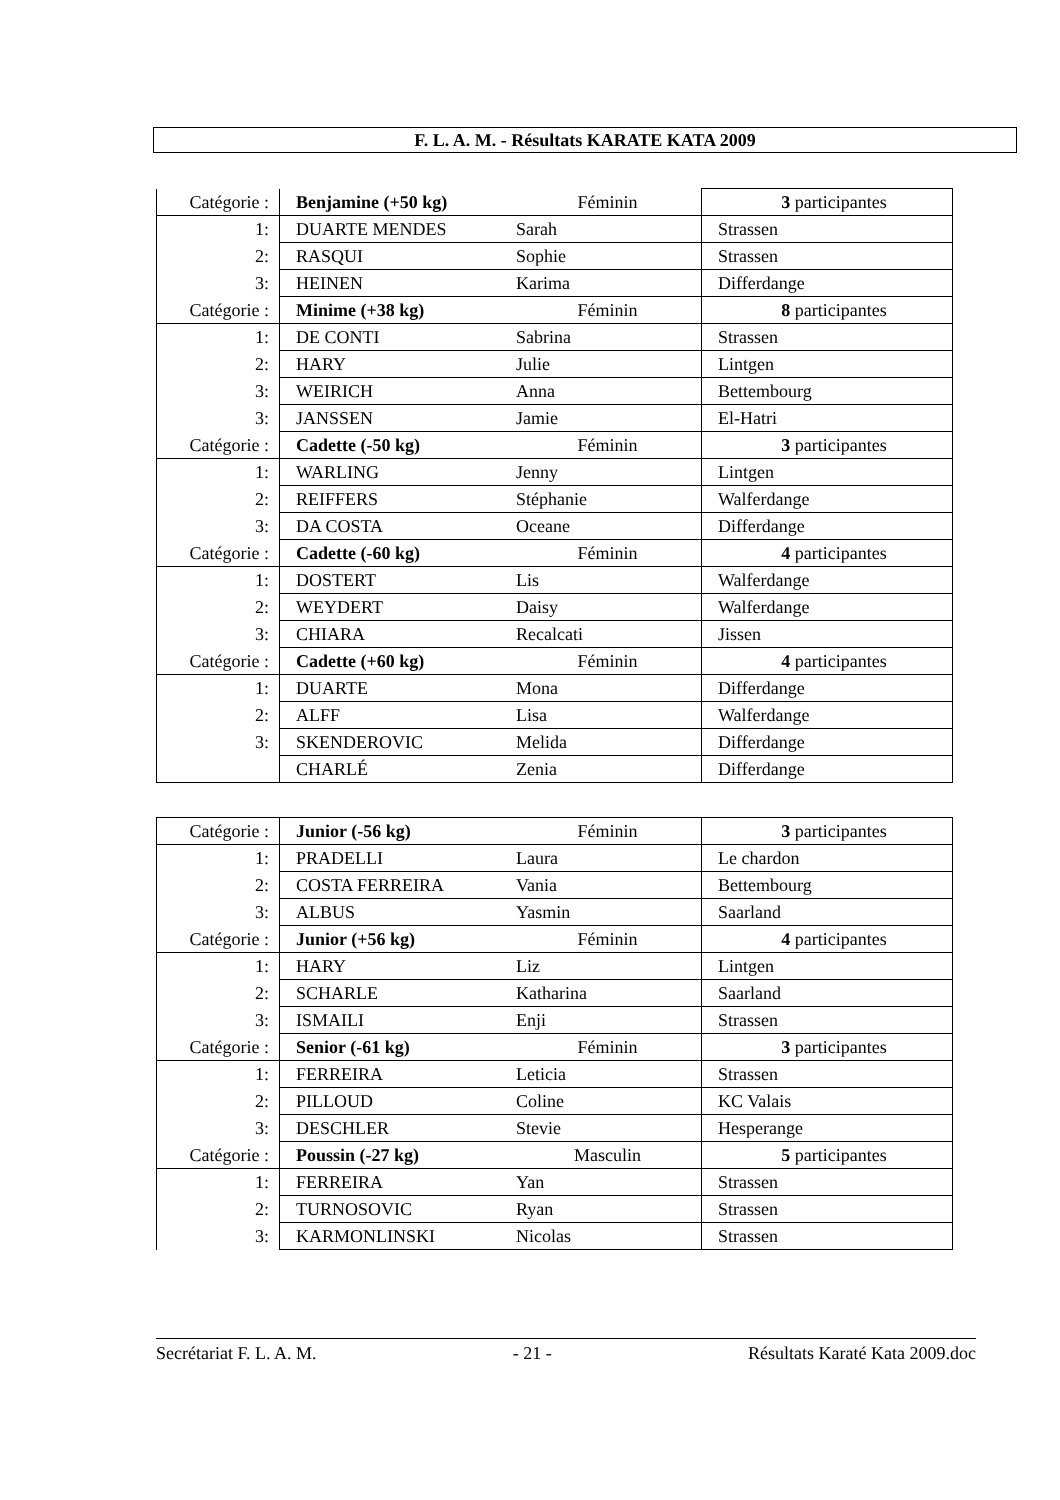F. L. A. M. - Résultats KARATE KATA 2009
| Catégorie : | Benjamine (+50 kg) | Féminin | 3 participantes |
| 1: | DUARTE MENDES | Sarah | Strassen |
| 2: | RASQUI | Sophie | Strassen |
| 3: | HEINEN | Karima | Differdange |
| Catégorie : | Minime (+38 kg) | Féminin | 8 participantes |
| 1: | DE CONTI | Sabrina | Strassen |
| 2: | HARY | Julie | Lintgen |
| 3: | WEIRICH | Anna | Bettembourg |
| 3: | JANSSEN | Jamie | El-Hatri |
| Catégorie : | Cadette (-50 kg) | Féminin | 3 participantes |
| 1: | WARLING | Jenny | Lintgen |
| 2: | REIFFERS | Stéphanie | Walferdange |
| 3: | DA COSTA | Oceane | Differdange |
| Catégorie : | Cadette (-60 kg) | Féminin | 4 participantes |
| 1: | DOSTERT | Lis | Walferdange |
| 2: | WEYDERT | Daisy | Walferdange |
| 3: | CHIARA | Recalcati | Jissen |
| Catégorie : | Cadette (+60 kg) | Féminin | 4 participantes |
| 1: | DUARTE | Mona | Differdange |
| 2: | ALFF | Lisa | Walferdange |
| 3: | SKENDEROVIC | Melida | Differdange |
| | CHARLÉ | Zenia | Differdange |
| Catégorie : | Junior (-56 kg) | Féminin | 3 participantes |
| 1: | PRADELLI | Laura | Le chardon |
| 2: | COSTA FERREIRA | Vania | Bettembourg |
| 3: | ALBUS | Yasmin | Saarland |
| Catégorie : | Junior (+56 kg) | Féminin | 4 participantes |
| 1: | HARY | Liz | Lintgen |
| 2: | SCHARLE | Katharina | Saarland |
| 3: | ISMAILI | Enji | Strassen |
| Catégorie : | Senior (-61 kg) | Féminin | 3 participantes |
| 1: | FERREIRA | Leticia | Strassen |
| 2: | PILLOUD | Coline | KC Valais |
| 3: | DESCHLER | Stevie | Hesperange |
| Catégorie : | Poussin (-27 kg) | Masculin | 5 participantes |
| 1: | FERREIRA | Yan | Strassen |
| 2: | TURNOSOVIC | Ryan | Strassen |
| 3: | KARMONLINSKI | Nicolas | Strassen |
Secrétariat F. L. A. M. - 21 - Résultats Karaté Kata 2009.doc